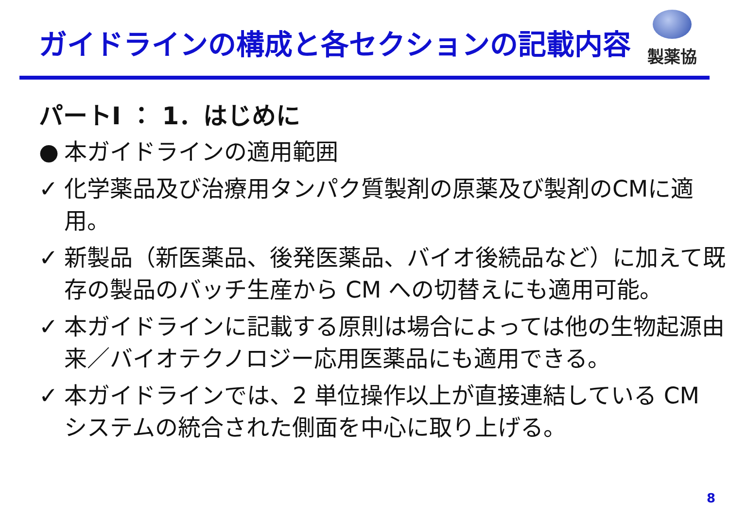ガイドラインの構成と各セクションの記載内容
製薬協
パートⅠ ： 1．はじめに
● 本ガイドラインの適用範囲
✓ 化学薬品及び治療用タンパク質製剤の原薬及び製剤のCMに適用。
✓ 新製品（新医薬品、後発医薬品、バイオ後続品など）に加えて既存の製品のバッチ生産から CM への切替えにも適用可能。
✓ 本ガイドラインに記載する原則は場合によっては他の生物起源由来／バイオテクノロジー応用医薬品にも適用できる。
✓ 本ガイドラインでは、2 単位操作以上が直接連結している CM システムの統合された側面を中心に取り上げる。
8